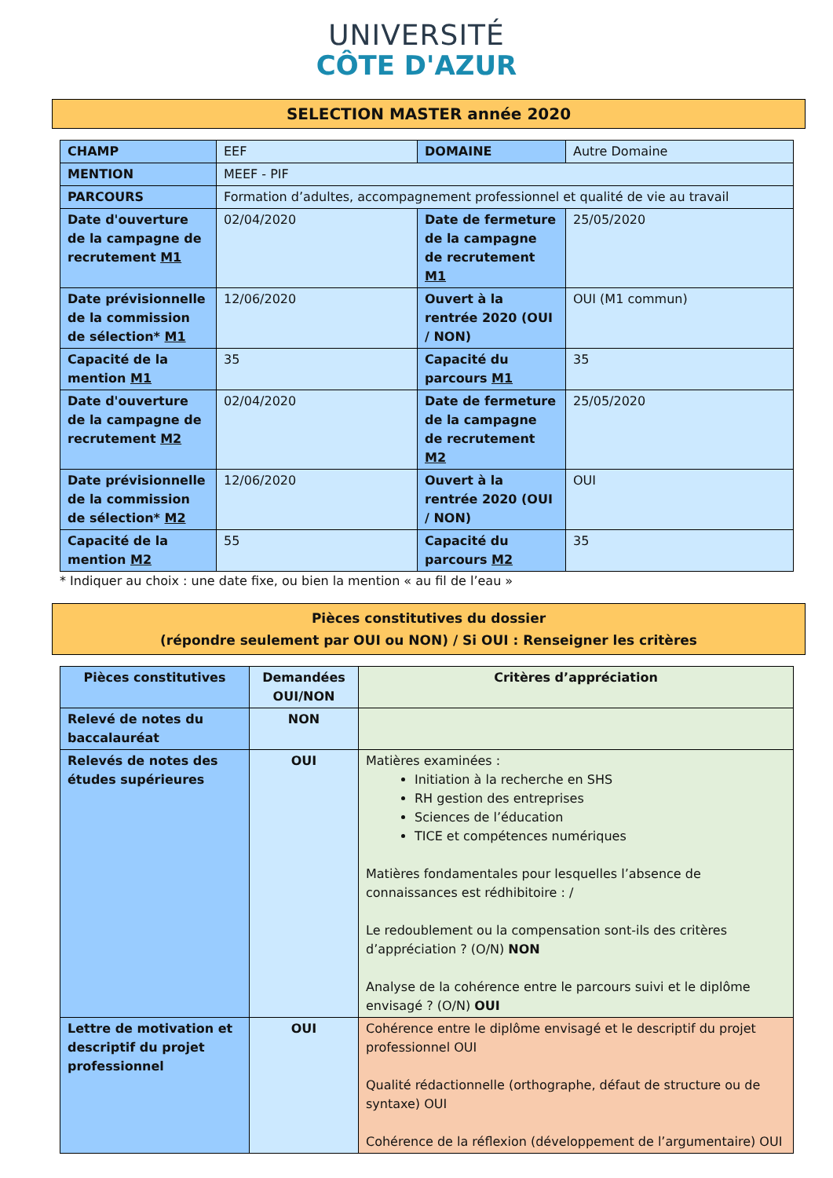UNIVERSITÉ
CÔTE D'AZUR
SELECTION MASTER année 2020
| CHAMP | EEF | DOMAINE | Autre Domaine |
| MENTION | MEEF - PIF | | |
| PARCOURS | Formation d’adultes, accompagnement professionnel et qualité de vie au travail | | |
| Date d'ouverture de la campagne de recrutement M1 | 02/04/2020 | Date de fermeture de la campagne de recrutement M1 | 25/05/2020 |
| Date prévisionnelle de la commission de sélection* M1 | 12/06/2020 | Ouvert à la rentrée 2020 (OUI / NON) | OUI (M1 commun) |
| Capacité de la mention M1 | 35 | Capacité du parcours M1 | 35 |
| Date d'ouverture de la campagne de recrutement M2 | 02/04/2020 | Date de fermeture de la campagne de recrutement M2 | 25/05/2020 |
| Date prévisionnelle de la commission de sélection* M2 | 12/06/2020 | Ouvert à la rentrée 2020 (OUI / NON) | OUI |
| Capacité de la mention M2 | 55 | Capacité du parcours M2 | 35 |
* Indiquer au choix : une date fixe, ou bien la mention « au fil de l’eau »
Pièces constitutives du dossier
(répondre seulement par OUI ou NON) / Si OUI : Renseigner les critères
| Pièces constitutives | Demandées OUI/NON | Critères d’appréciation |
| --- | --- | --- |
| Relevé de notes du baccalauréat | NON | |
| Relevés de notes des études supérieures | OUI | Matières examinées : Initiation à la recherche en SHS RH gestion des entreprises Sciences de l’éducation TICE et compétences numériques Matières fondamentales pour lesquelles l’absence de connaissances est rédhibitoire : / Le redoublement ou la compensation sont-ils des critères d’appréciation ? (O/N) NON Analyse de la cohérence entre le parcours suivi et le diplôme envisagé ? (O/N) OUI |
| Lettre de motivation et descriptif du projet professionnel | OUI | Cohérence entre le diplôme envisagé et le descriptif du projet professionnel OUI Qualité rédactionnelle (orthographe, défaut de structure ou de syntaxe) OUI Cohérence de la réflexion (développement de l’argumentaire) OUI |